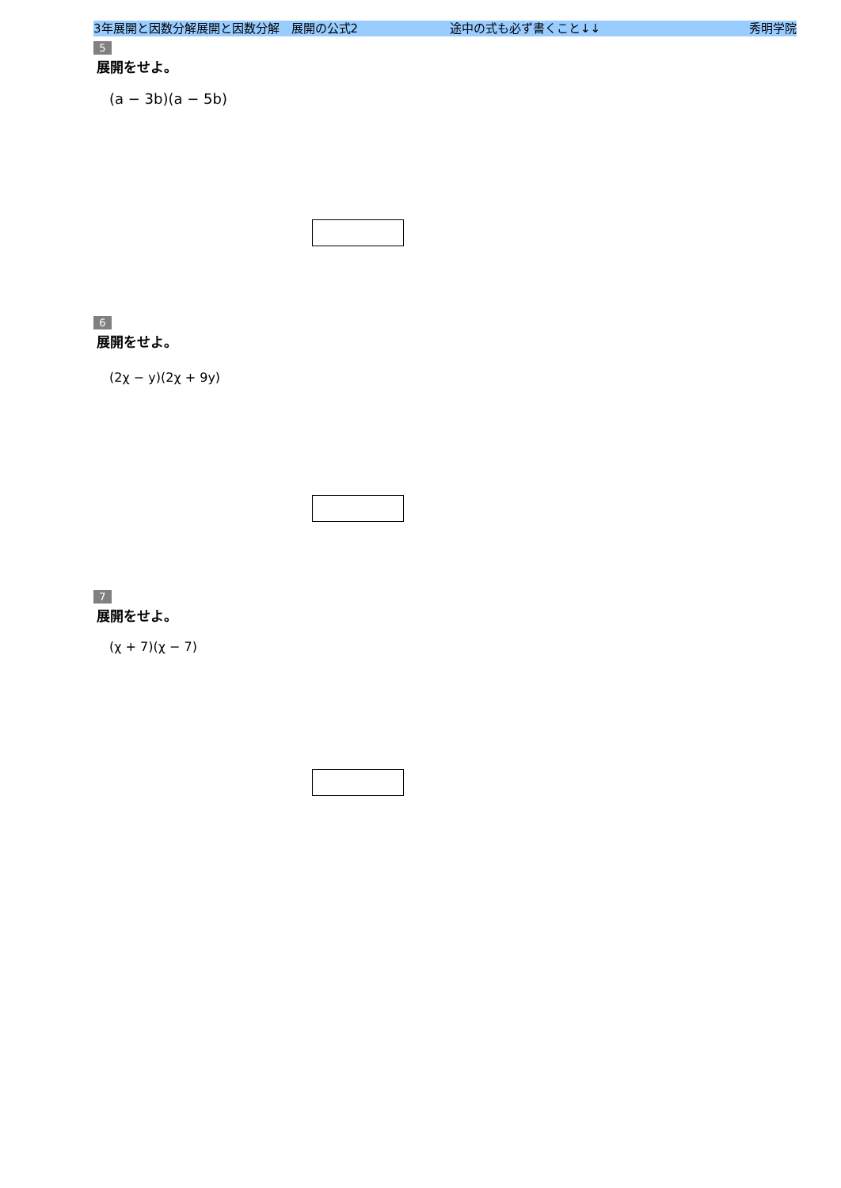3年展開と因数分解展開と因数分解　展開の公式2 途中の式も必ず書くこと↓↓ 秀明学院
5
展開をせよ。
(a − 3b)(a − 5b)
6
展開をせよ。
(2χ − y)(2χ + 9y)
7
展開をせよ。
(χ + 7)(χ − 7)